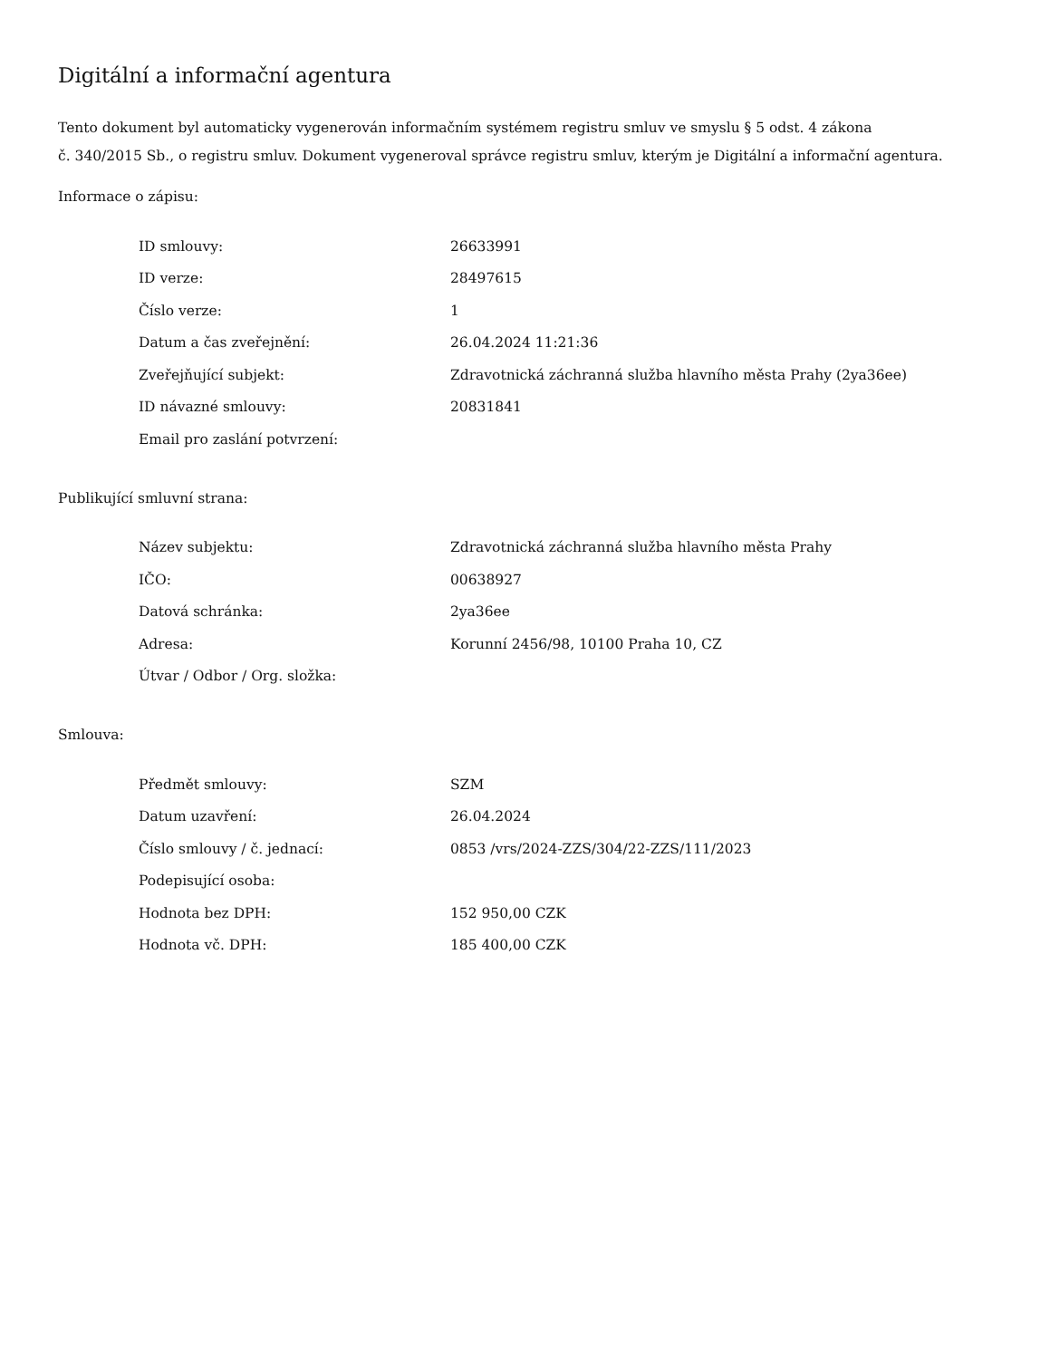Digitální a informační agentura
Tento dokument byl automaticky vygenerován informačním systémem registru smluv ve smyslu § 5 odst. 4 zákona
č. 340/2015 Sb., o registru smluv. Dokument vygeneroval správce registru smluv, kterým je Digitální a informační agentura.
Informace o zápisu:
| ID smlouvy: | 26633991 |
| ID verze: | 28497615 |
| Číslo verze: | 1 |
| Datum a čas zveřejnění: | 26.04.2024 11:21:36 |
| Zveřejňující subjekt: | Zdravotnická záchranná služba hlavního města Prahy (2ya36ee) |
| ID návazné smlouvy: | 20831841 |
| Email pro zaslání potvrzení: | |
Publikující smluvní strana:
| Název subjektu: | Zdravotnická záchranná služba hlavního města Prahy |
| IČO: | 00638927 |
| Datová schránka: | 2ya36ee |
| Adresa: | Korunní 2456/98, 10100 Praha 10, CZ |
| Útvar / Odbor / Org. složka: | |
Smlouva:
| Předmět smlouvy: | SZM |
| Datum uzavření: | 26.04.2024 |
| Číslo smlouvy / č. jednací: | 0853 /vrs/2024-ZZS/304/22-ZZS/111/2023 |
| Podepisující osoba: | |
| Hodnota bez DPH: | 152 950,00 CZK |
| Hodnota vč. DPH: | 185 400,00 CZK |